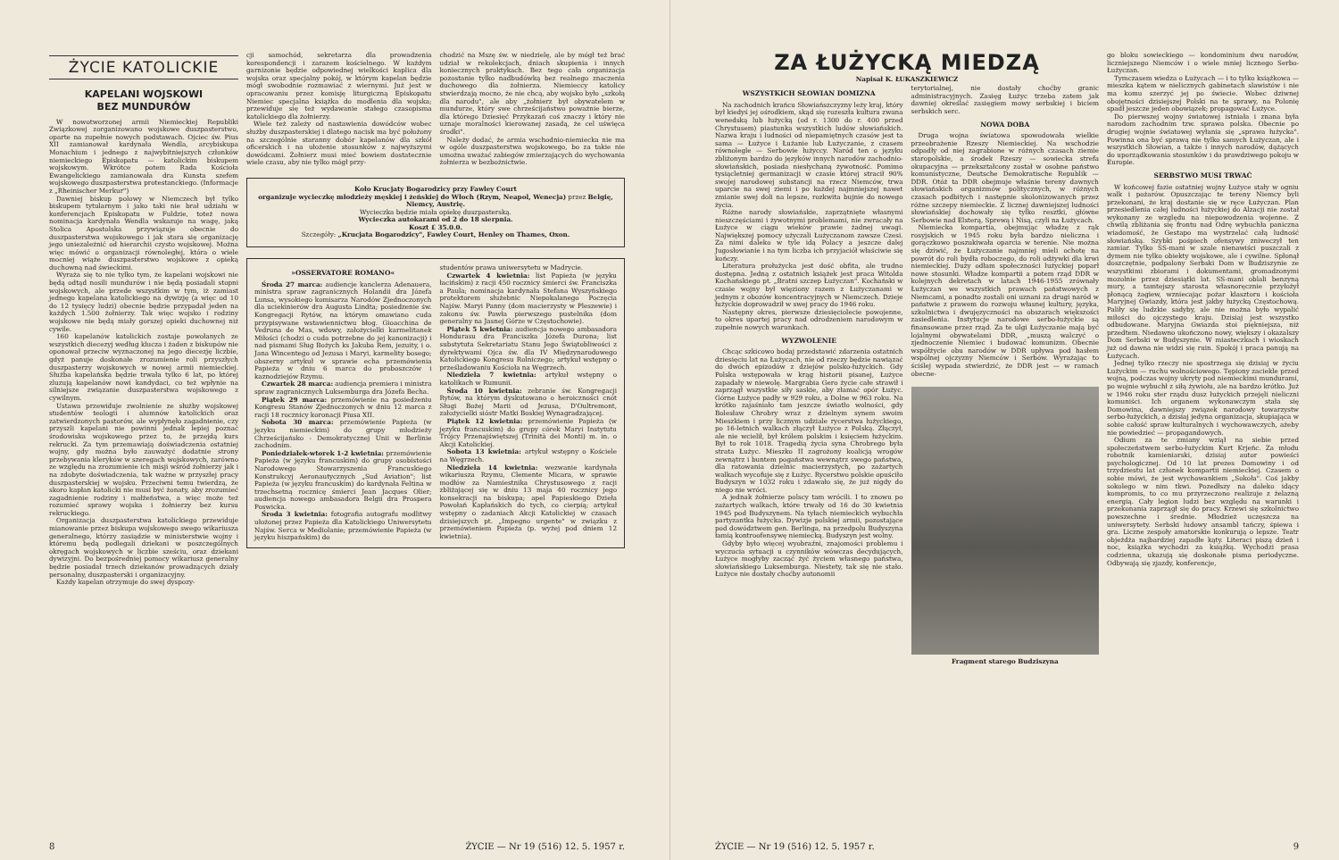ŻYCIE KATOLICKIE
KAPELANI WOJSKOWI
BEZ MUNDURÓW
W nowotworzonej armii Niemieckiej Republiki Związkowej zorganizowano wojskowe duszpasterstwo, oparte na zupełnie nowych podstawach. Ojciec św. Pius XII zamianował kardynała Wendla, arcybiskupa Monachium i jednego z najwybitniejszych członków niemieckiego Episkopatu — katolickim biskupem wojskowym. Wkrótce potem Rada Kościoła Ewangelickiego zamianowała dra Kunsta szefem wojskowego duszpasterstwa protestanckiego. (Informacje z „Rheinischer Merkur")
Dawniej biskup polowy w Niemczech był tylko biskupem tytularnym i jako taki nie brał udziału w konferencjach Episkopatu w Fuldzie, toteż nowa nominacja kardynała Wendla wskazuje na wagę, jaką Stolica Apostolska przywiązuje obecnie do duszpasterstwa wojskowego i jak stara się organizację jego uniezależnić od hierarchii czysto wojskowej. Można więc mówić o organizacji równoległej, która o wiele mocniej wiąże duszpasterstwo wojskowe z opieką duchowną nad świeckimi.
Wyraża się to nie tylko tym, że kapelani wojskowi nie będą odtąd nosili mundurów i nie będą posiadali stopni wojskowych, ale przede wszystkim w tym, iż zamiast jednego kapelana katolickiego na dywizję (a więc od 10 do 12 tysięcy ludzi) obecnie będzie przypadał jeden na każdych 1.500 żołnierzy. Tak więc wojsko i rodziny wojskowe nie będą miały gorszej opieki duchownej niż cywile.
160 kapelanów katolickich zostaje powołanych ze wszystkich diecezyj według klucza i żaden z biskupów nie oponował przeciw wyznaczonej na jego diecezję liczbie, gdyż panuje doskonałe zrozumienie roli przyszłych duszpasterzy wojskowych w nowej armii niemieckiej. Służba kapelańska będzie trwała tylko 6 lat, po której zluzują kapelanów nowi kandydaci, co też wpłynie na silniejsze związanie duszpasterstwa wojskowego z cywilnym.
Ustawa przewiduje zwolnienie ze służby wojskowej studentów teologii i alumnów katolickich oraz zatwierdzonych pastorów, ale wypłynęło zagadnienie, czy przyszli kapelani nie powinni jednak lepiej poznać środowiska wojskowego przez to, że przejdą kurs rekrucki. Za tym przemawiają doświadczenia ostatniej wojny, gdy można było zauważyć dodatnie strony przebywania kleryków w szeregach wojskowych, zarówno ze względu na zrozumienie ich misji wśród żołnierzy jak i na zdobyte doświadczenia, tak ważne w przyszłej pracy duszpasterskiej w wojsku. Przeciwni temu twierdzą, że skoro kapłan katolicki nie musi być żonaty, aby zrozumieć zagadnienie rodziny i małżeństwa, a więc może też rozumieć sprawy wojska i żołnierzy bez kursu rekruckiego.
Organizacja duszpasterstwa katolickiego przewiduje mianowanie przez biskupa wojskowego swego wikariusza generalnego, którzy zasiądzie w ministerstwie wojny i któremu będą podlegali dziekani w poszczególnych okręgach wojskowych w liczbie sześciu, oraz dziekani dywizyjni. Do bezpośredniej pomocy wikariusz generalny będzie posiadał trzech dziekanów prowadzących działy personalny, duszpasterski i organizacyjny.
Każdy kapelan otrzymuje do swej dyspozy-
cji samochód, sekretarza dla prowadzenia korespondencji i zarazem kościelnego. W każdym garnizonie będzie odpowiednej wielkości kaplica dla wojska oraz specjalny pokój, w którym kapelan będzie mógł swobodnie rozmawiać z wiernymi. Już jest w opracowaniu przez komisję liturgiczną Episkopatu Niemiec specjalna książka do modlenia dla wojska; przewiduje się też wydawanie stałego czasopisma katolickiego dla żołnierzy.
Wiele też zależy od nastawienia dowódców wobec służby duszpasterskiej i dlatego nacisk ma być położony na szczególnie staranny dobór kapelanów dla szkół oficerskich i na ułożenie stosunków z najwyższymi dowódcami. Żołnierz musi mieć bowiem dostatecznie wiele czasu, aby nie tylko mógł przy-
chodzić na Mszę św. w niedzielę, ale by mógł też brać udział w rekolekcjach, dniach skupienia i innych koniecznych praktykach. Bez tego cała organizacja pozostanie tylko nadbudówką bez realnego znaczenia duchowego dla żołnierza. Niemieccy katolicy stwierdzają mocno, że nie chcą, aby wojsko było „szkołą dla narodu", ale aby „żołnierz był obywatelem w mundurze, który swe chrześcijaństwo poważnie bierze, dla którego Dziesięć Przykazań coś znaczy i który nie uznaje moralności kierowanej zasadą, że cel uświęca środki".
Należy dodać, że armia wschodnio-niemiecka nie ma w ogóle duszpasterstwa wojskowego, bo za takie nie umożna uważać zabiegów zmierzających do wychowania żołnierza w bezbożnictwie.
Koło Krucjaty Bogarodzicy przy Fawley Court
organizuje wycieczkę młodzieży męskiej i żeńskiej do Włoch (Rzym, Neapol, Wenecja) przez Belgię, Niemcy, Austrię.
Wycieczka będzie miała opiekę duszpasterską.
Wycieczka autokarami od 2 do 18 sierpnia.
Koszt £ 35.0.0.
Szczegóły: „Krucjata Bogarodzicy", Fawley Court, Henley on Thames, Oxon.
»OSSERVATORE ROMANO«
Środa 27 marca: audiencje kanclerza Adenauera, ministra spraw zagranicznych Holandii dra Józefa Lunsa, wysokiego komisarza Narodów Zjednoczonych dla uciekinierów dra Augusta Lindta; posiedzenie św. Kongregacji Rytów, na którym omawiano cuda przypisywane wstawiennictwu błog. Gioacchina de Vedruna de Mas, wdowy, założycielki karmelitanek Miłości (chodzi o cuda potrzebne do jej kanonizacji) i nad pismami Sług Bożych ks Jakuba Rem, jezuity, i o. Jana Wincentego od Jezusa i Maryi, karmelity bosego; obszerny artykuł w sprawie echa przemówienia Papieża w dniu 6 marca do proboszczów i kaznodziejów Rzymu.
Czwartek 28 marca: audiencja premiera i ministra spraw zagranicznych Luksemburga dra Józefa Becha.
Piątek 29 marca: przemówienie na posiedzeniu Kongresu Stanów Zjednoczonych w dniu 12 marca z racji 18 rocznicy koronacji Piusa XII.
Sobota 30 marca: przemówienie Papieża (w języku niemieckim) do grupy młodzieży Chrześcijańsko - Demokratycznej Unii w Berlinie zachodnim.
Poniedziałek-wtorek 1-2 kwietnia: przemówienie Papieża (w języku francuskim) do grupy osobistości Narodowego Stowarzyszenia Francuskiego Konstrukcyj Aeronautycznych „Sud Aviation"; list Papieża (w języku francuskim) do kardynała Feltina w trzechsetną rocznicę śmierci Jean Jacques Olier; audiencja nowego ambasadora Belgii dra Prospera Poswicka.
Środa 3 kwietnia: fotografia autografu modlitwy ułożonej przez Papieża dla Katolickiego Uniwersytetu Najśw. Serca w Mediolanie; przemówienie Papieża (w języku hiszpańskim) do
studentów prawa uniwersytetu w Madrycie.
Czwartek 4 kwietnia: list Papieża (w języku łacińskim) z racji 450 rocznicy śmierci św. Franciszka a Paula; nominacja kardynała Stefana Wyszyńskiego protektorem służebnic Niepokalanego Poczęcia Najśw. Maryi Panny (dom macierzysty w Pleszewie) i zakonu św. Pawła pierwszego pustelnika (dom generalny na Jasnej Górze w Częstochowie).
Piątek 5 kwietnia: audiencja nowego ambasadora Hondurasu dra Franciszka Józefa Durona; list substytuta Sekretariatu Stanu Jego Świątobliwości z dyrektywami Ojca św. dla IV Międzynarodowego Katolickiego Kongresu Rolniczego; artykuł wstępny o prześladowaniu Kościoła na Węgrzech.
Niedziela 7 kwietnia: artykuł wstępny o katolikach w Rumunii.
Środa 10 kwietnia: zebranie św. Kongregacji Rytów, na którym dyskutowano o heroiczności cnót Sługi Bożej Marii od Jezusa, D'Oultremont, założycielki sióstr Matki Boskiej Wynagradzającej.
Piątek 12 kwietnia: przemówienie Papieża (w języku francuskim) do grupy córek Maryi Instytutu Trójcy Przenajświętszej (Trinità dei Monti) m. in. o Akcji Katolickiej.
Sobota 13 kwietnia: artykuł wstępny o Kościele na Węgrzech.
Niedziela 14 kwietnia: wezwanie kardynała wikariusza Rzymu, Clemente Micara, w sprawie modłów za Namiestnika Chrystusowego z racji zbliżającej się w dniu 13 maja 40 rocznicy jego konsekracji na biskupa; apel Papieskiego Dzieła Powołań Kapłańskich do tych, co cierpią; artykuł wstępny o zadaniach Akcji Katolickiej w czasach dzisiejszych pt. „Impegno urgente" w związku z przemówieniem Papieża (p. wyżej pod dniem 12 kwietnia).
8 ŻYCIE — Nr 19 (516) 12. 5. 1957 r.
ZA ŁUŻYCKĄ MIEDZĄ
Napisał K. ŁUKASZKIEWICZ
WSZYSTKICH SŁOWIAN DOMIZNA
Na zachodnich krańcu Słowiańszczyzny leży kraj, który był kiedyś jej ośrodkiem, skąd się rozeszła kultura zwana wenedską lub łużycką (od r. 1300 do r. 400 przed Chrystusem) piastunka wszystkich ludów słowiańskich. Nazwa kraju i ludności od niepamiętnych czasów jest ta sama — Łużyce i Łużanie lub Łużyczanie, z czasem równolegle — Serbowie łużyccy. Naród ten o języku zbliżonym bardzo do języków innych narodów zachodnio-słowiańskich, posiada niesłychaną żywotność. Pomimo tysiącletniej germanizacji w czasie której stracił 90% swojej narodowej substancji na rzecz Niemców, trwa uparcie na swej ziemi i po każdej najmniejszej nawet zmianie swej doli na lepsze, rozkwita bujnie do nowego życia.
Różne narody słowiańskie, zaprzątnięte własnymi nieszczęściami i żywotnymi problemami, nie zwracały na Łużyce w ciągu wieków prawie żadnej uwagi. Największej pomocy użyczali Łużyczanom zawsze Czesi. Za nimi daleko w tyle idą Polacy a jeszcze dalej Jugosłowianie i na tym liczba ich przyjaciół właściwie się kończy.
Literatura prołużycka jest dość obfita, ale trudno dostępna. Jedną z ostatnich książek jest praca Witolda Kochańskiego pt. „Bratni szczep Łużyczan". Kochański w czasie wojny był więziony razem z Łużyczanami w jednym z obozów koncentracyjnych w Niemczech. Dzieje łużyckie doprowadził w swej pracy do 1946 roku.
Następny okres, pierwsze dziesięciolecie powojenne, to okres upartej pracy nad odrodzeniem narodowym w zupełnie nowych warunkach.
WYZWOLENIE
Chcąc szkicowo bodaj przedstawić zdarzenia ostatnich dziesięciu lat na Łużycach, nie od rzeczy będzie nawiązać do dwóch epizodów z dziejów polsko-łużyckich. Gdy Polska wstępowała w krąg historii pisanej, Łużyce zapadały w niewolę. Margrabia Gero życie całe strawił i zaprzągł wszystkie siły saskie, aby złamać opór Łużyc. Górne Łużyce padły w 929 roku, a Dolne w 963 roku. Na krótko zajaśniało tam jeszcze światło wolności, gdy Bolesław Chrobry wraz z dzielnym synem swoim Mieszkiem i przy licznym udziale rycerstwa łużyckiego, po 16-letnich walkach złączył Łużyce z Polską. Złączył, ale nie wcielił, był królem polskim i księciem łużyckim. Był to rok 1018. Tragedią życia syna Chrobrego była strata Łużyc. Mieszko II zagrożony koalicją wrogów zewnątrz i buntem pogaństwa wewnątrz swego państwa, dla ratowania dzielnic macierzystych, po zażartych walkach wycofuje się z Łużyc. Rycerstwo polskie opuściło Budyszyn w 1032 roku i zdawało się, że już nigdy do niego nie wróci.
A jednak żołnierze polscy tam wrócili. I to znowu po zażartych walkach, które trwały od 16 do 30 kwietnia 1945 pod Budyszynem. Na tyłach niemieckich wybuchła partyzantka łużycka. Dywizje polskiej armii, pozostające pod dowództwem gen. Berlinga, na przedpolu Budyszyna łamią kontroofensywę niemiecką. Budyszyn jest wolny.
Gdyby było więcej wyobraźni, znajomości problemu i wyczucia sytuacji u czynników wówczas decydujących, Łużyce mogłyby zacząć żyć życiem własnego państwa, słowiańskiego Luksemburga. Niestety, tak się nie stało. Łużyce nie dostały choćby autonomii
terytorialnej, nie dostały choćby granic administracyjnych. Zasięg Łużyc trzeba zatem jak dawniej określać zasięgiem mowy serbskiej i biciem serbskich serc.
NOWA DOBA
Druga wojna światowa spowodowała wielkie przeobrażenie Rzeszy Niemieckiej. Na wschodzie odpadły od niej zagrabione w różnych czasach ziemie staropolskie, a środek Rzeszy — sowiecka strefa okupacyjna — przekształcony został w osobne państwo komunistyczne, Deutsche Demokratische Republik — DDR. Otóż ta DDR obejmuje właśnie tereny dawnych słowiańskich organizmów politycznych, w różnych czasach podbitych i następnie skolonizowanych przez różne szczepy niemieckie. Z licznej dawniejszej ludności słowiańskiej dochowały się tylko resztki, główne Serbowie nad Elsterą, Sprewą i Nisą, czyli na Łużycach.
Niemiecka kompartia, obejmując władzę z rąk rosyjskich w 1945 roku była bardzo nieliczna i gorączkowo poszukiwała oparcia w terenie. Nie można się dziwić, że Łużyczanie najmniej mieli ochotę na powrót do roli bydła roboczego, do roli odżywki dla krwi niemieckiej. Duży odłam społeczności łużyckiej poparł nowe stosunki. Władze kompartii a potem rząd DDR w kolejnych dekretach w latach 1946-1955 zrównały Łużyczan we wszystkich prawach państwowych z Niemcami, a ponadto zostali oni uznani za drugi naród w państwie z prawem do rozwoju własnej kultury, języka, szkolnictwa i dwujęzyczności na obszarach większości zasiedlenia. Instytucje narodowe serbo-łużyckie są finansowane przez rząd. Za te ulgi Łużyczanie mają być lojalnymi obywatelami DDR, „muszą walczyć o zjednoczenie Niemiec i budować komunizm. Obecnie współżycie obu narodów w DDR upływa pod hasłem wspólnej ojczyzny Niemców i Serbów. Wyrażając to ściślej wypada stwierdzić, że DDR jest — w ramach obecne-
Fragment starego Budziszyna
go bloku sowieckiego — kondominium dwu narodów, liczniejszego Niemców i o wiele mniej licznego Serbo-Łużyczan.
Tymczasem wiedza o Łużycach — i to tylko książkowa — mieszka kątem w nielicznych gabinetach slawistów i nie ma komu szerzyć jej po świecie. Wobec dziwnej obojętności dzisiejszej Polski na te sprawy, na Polonię spadł jeszcze jeden obowiązek; propagować Łużyce.
Do pierwszej wojny światowej istniała i znana była narodom zachodnim tzw. sprawa polska. Obecnie po drugiej wojnie światowej wyłania się „sprawa łużycka". Powinna ona być sprawą nie tylko samych Łużyczan, ale i wszystkich Słowian, a także i innych narodów, dążących do uporządkowania stosunków i do prawdziwego pokoju w Europie.
SERBSTWO MUSI TRWAĆ
W końcowej fazie ostatniej wojny Łużyce stały w ogniu walk i pożarów. Opuszczając te tereny Niemcy byli przekonani, że kraj dostanie się w ręce Łużyczan. Plan przesiedlenia całej ludności łużyckiej do Alzacji nie został wykonany ze względu na niepowodzenia wojenne. Z chwilą zbliżania się frontu nad Odrę wybuchła paniczna wiadomość, że Gestapo ma wystrzelać całą ludność słowiańską. Szybki pośpiech ofensywy zniweczył ten zamiar. Tylko SS-mani w szale nienawiści puszczali z dymem nie tylko obiekty wojskowe, ale i cywilne. Spłonął doszczętnie, podpalony Serbski Dom w Budziszynie ze wszystkimi zbiorami i dokumentami, gromadzonymi mozolnie przez dziesiątki lat. SS-mani oblali benzyną mury, a tamtejszy starosta własnoręcznie przyłożył płonącą żagiew, wzniecając pożar klasztoru i kościoła Maryjnej Gwiazdy, która jest jakby łużycką Częstochową. Paliły się ludzkie sadyby, ale nie można było wypalić miłości do ojczystego kraju. Dzisiaj jest wszystko odbudowane. Maryjna Gwiazda stoi piękniejsza, niż przedtem. Niedawno ukończono nowy, większy i okazalszy Dom Serbski w Budyszynie. W miasteczkach i wioskach już od dawna nie widzi się ruin. Spokój i praca panują na Łużycach.
Jednej tylko rzeczy nie spostrzega się dzisiaj w życiu Łużyckim — ruchu wolnościowego. Tępiony zaciekle przed wojną, podczas wojny ukryty pod niemieckimi mundurami, po wojnie wybuchł z siłą żywiołu, ale na bardzo krótko. Już w 1946 roku ster rządu dusz łużyckich przejęli nieliczni komuniści. Ich organem wykonawczym stała się Domowina, dawniejszy związek narodowy towarzystw serbo-łużyckich, a dzisiaj jedyna organizacja, skupiająca w sobie całość spraw kulturalnych i wychowawczych, ażeby nie powiedzieć — propagandowych.
Odium za te zmiany wziął na siebie przed społeczeństwem serbo-łużyckim Kurt Krjeńc. Za młodu robotnik kamieniarski, dzisiaj autor powieści psychologicznej. Od 10 lat prezes Domowiny i od trzydziestu lat członek kompartii niemieckiej. Czasem o sobie mówi, że jest wychowankiem „Sokoła". Coś jakby sokolego w nim tkwi. Pozedłszy na daleko idący kompromis, to co mu przyrzeczono realizuje z żelazną energią. Cały legion ludzi bez względu na warunki i przekonania zaprzągł się do pracy. Krzewi się szkolnictwo powszechne i średnie. Młodzież uczęszcza na uniwersytety. Serbski ludowy ansambl tańczy, śpiewa i gra. Liczne zespoły amatorskie konkurują o lepsze. Teatr objeżdża najbardziej zapadłe kąty. Literaci piszą dzień i noc, książka wychodzi za książką. Wychodzi prasa codzienna, ukazują się doskonałe pisma periodyczne. Odbywają się zjazdy, konferencje,
ŻYCIE — Nr 19 (516) 12. 5. 1957 r. 9